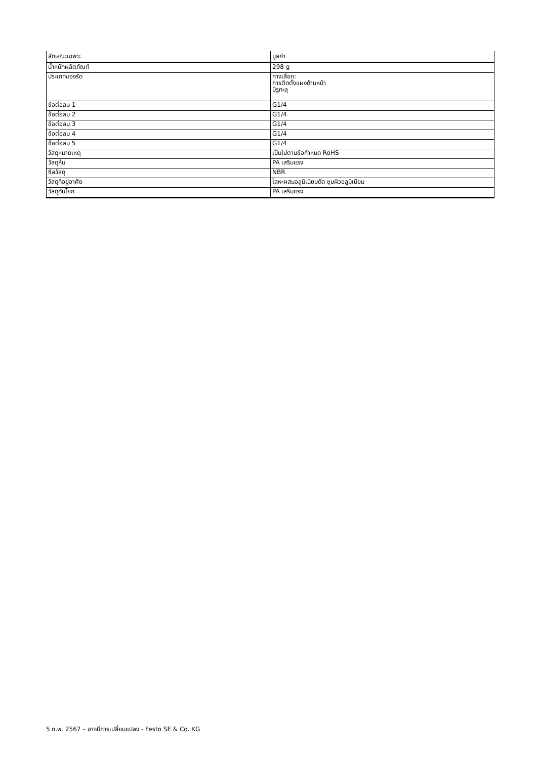| ลักษณะเฉพาะ | มูลค่า |
| --- | --- |
| น้ำหนักผลิตภัณฑ์ | 298 g |
| ประเภทของรัด | ทางเลือก: การติดตั้งแผงด้านหน้า มีรูทะลุ |
| ข้อต่อลม 1 | G1/4 |
| ข้อต่อลม 2 | G1/4 |
| ข้อต่อลม 3 | G1/4 |
| ข้อต่อลม 4 | G1/4 |
| ข้อต่อลม 5 | G1/4 |
| วัสดุหมายเหตุ | เป็นไปตามข้อกำหนด RoHS |
| วัสดุหุ้ม | PA เสริมแรง |
| ซีลวัสดุ | NBR |
| วัสดุที่อยู่อาศัย | โลหะผสมอลูมิเนียมดัด ชุบผิวอลูมิเนียม |
| วัสดุคันโยก | PA เสริมแรง |
5 ก.พ. 2567 – อาจมีการเปลี่ยนแปลง - Festo SE & Co. KG